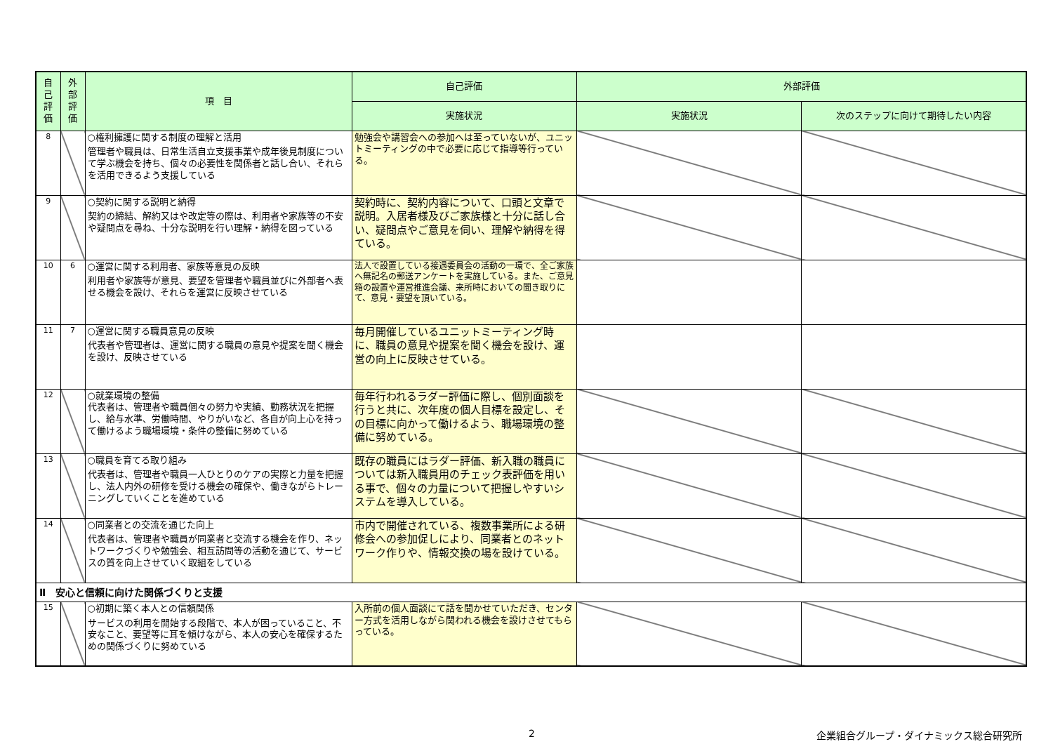| 自 己 評 価 | 外 部 評 価 | 項 目 | 自己評価 | 外部評価 | |
| --- | --- | --- | --- | --- | --- |
| | | | 実施状況 | 実施状況 | 次のステップに向けて期待したい内容 |
| 8 | | ○権利擁護に関する制度の理解と活用 管理者や職員は、日常生活自立支援事業や成年後見制度について学ぶ機会を持ち、個々の必要性を関係者と話し合い、それらを活用できるよう支援している | 勉強会や講習会への参加へは至っていないが、ユニットミーティングの中で必要に応じて指導等行っている。 | | |
| 9 | | ○契約に関する説明と納得 契約の締結、解約又はや改定等の際は、利用者や家族等の不安や疑問点を尋ね、十分な説明を行い理解・納得を図っている | 契約時に、契約内容について、口頭と文章で説明。入居者様及びご家族様と十分に話し合い、疑問点やご意見を伺い、理解や納得を得ている。 | | |
| 10 | 6 | ○運営に関する利用者、家族等意見の反映 利用者や家族等が意見、要望を管理者や職員並びに外部者へ表せる機会を設け、それらを運営に反映させている | 法人で設置している接遇委員会の活動の一環で、全ご家族へ無記名の郵送アンケートを実施している。また、ご意見箱の設置や運営推進会議、来所時においての聞き取りにて、意見・要望を頂いている。 | | |
| 11 | 7 | ○運営に関する職員意見の反映 代表者や管理者は、運営に関する職員の意見や提案を聞く機会を設け、反映させている | 毎月開催しているユニットミーティング時に、職員の意見や提案を聞く機会を設け、運営の向上に反映させている。 | | |
| 12 | | ○就業環境の整備 代表者は、管理者や職員個々の努力や実績、勤務状況を把握し、給与水準、労働時間、やりがいなど、各自が向上心を持って働けるよう職場環境・条件の整備に努めている | 毎年行われるラダー評価に際し、個別面談を行うと共に、次年度の個人目標を設定し、その目標に向かって働けるよう、職場環境の整備に努めている。 | | |
| 13 | | ○職員を育てる取り組み 代表者は、管理者や職員一人ひとりのケアの実際と力量を把握し、法人内外の研修を受ける機会の確保や、働きながらトレーニングしていくことを進めている | 既存の職員にはラダー評価、新入職の職員については新入職員用のチェック表評価を用いる事で、個々の力量について把握しやすいシステムを導入している。 | | |
| 14 | | ○同業者との交流を通じた向上 代表者は、管理者や職員が同業者と交流する機会を作り、ネットワークづくりや勉強会、相互訪問等の活動を通じて、サービスの質を向上させていく取組をしている | 市内で開催されている、複数事業所による研修会への参加促しにより、同業者とのネットワーク作りや、情報交換の場を設けている。 | | |
| Ⅱ 安心と信頼に向けた関係づくりと支援 | | | | | |
| 15 | | ○初期に築く本人との信頼関係 サービスの利用を開始する段階で、本人が困っていること、不安なこと、要望等に耳を傾けながら、本人の安心を確保するための関係づくりに努めている | 入所前の個人面談にて話を聞かせていただき、センター方式を活用しながら関われる機会を設けさせてもらっている。 | | |
2
企業組合グループ・ダイナミックス総合研究所